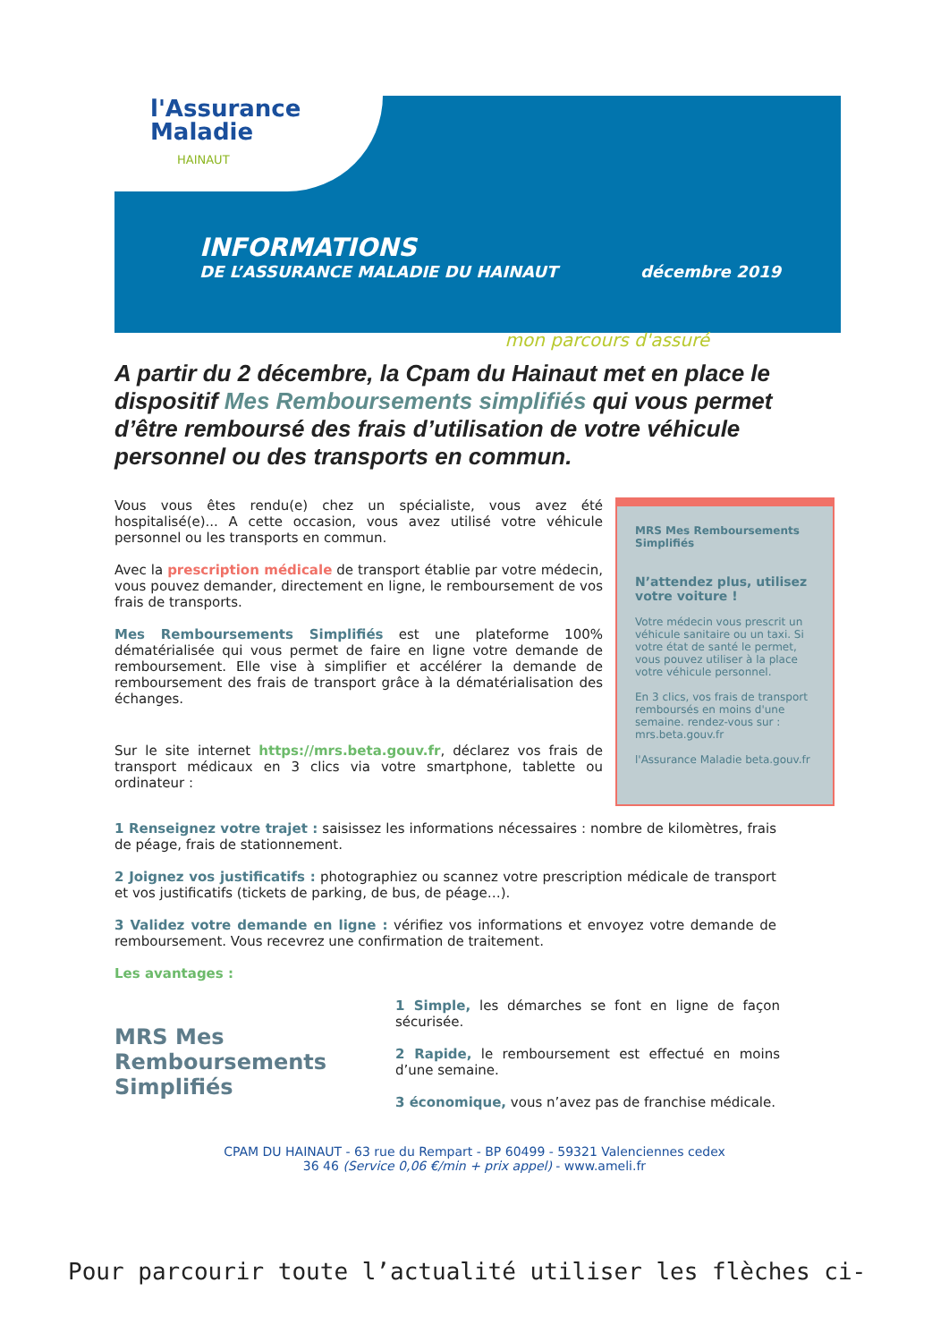l'Assurance
Maladie
HAINAUT
INFORMATIONS
DE L’ASSURANCE MALADIE DU HAINAUT décembre 2019
mon parcours d'assuré
A partir du 2 décembre, la Cpam du Hainaut met en place le dispositif Mes Remboursements simplifiés qui vous permet d’être remboursé des frais d’utilisation de votre véhicule personnel ou des transports en commun.
Vous vous êtes rendu(e) chez un spécialiste, vous avez été hospitalisé(e)... A cette occasion, vous avez utilisé votre véhicule personnel ou les transports en commun.
Avec la prescription médicale de transport établie par votre médecin, vous pouvez demander, directement en ligne, le remboursement de vos frais de transports.
Mes Remboursements Simplifiés est une plateforme 100% dématérialisée qui vous permet de faire en ligne votre demande de remboursement. Elle vise à simplifier et accélérer la demande de remboursement des frais de transport grâce à la dématérialisation des échanges.
Sur le site internet https://mrs.beta.gouv.fr, déclarez vos frais de transport médicaux en 3 clics via votre smartphone, tablette ou ordinateur :
MRS Mes Remboursements Simplifiés
N’attendez plus, utilisez votre voiture !
Votre médecin vous prescrit un véhicule sanitaire ou un taxi. Si votre état de santé le permet, vous pouvez utiliser à la place votre véhicule personnel.
En 3 clics, vos frais de transport remboursés en moins d'une semaine. rendez-vous sur : mrs.beta.gouv.fr
l'Assurance Maladie beta.gouv.fr
1 Renseignez votre trajet : saisissez les informations nécessaires : nombre de kilomètres, frais de péage, frais de stationnement.
2 Joignez vos justificatifs : photographiez ou scannez votre prescription médicale de transport et vos justificatifs (tickets de parking, de bus, de péage…).
3 Validez votre demande en ligne : vérifiez vos informations et envoyez votre demande de remboursement. Vous recevrez une confirmation de traitement.
Les avantages :
MRS Mes Remboursements Simplifiés
1 Simple, les démarches se font en ligne de façon sécurisée.
2 Rapide, le remboursement est effectué en moins d’une semaine.
3 économique, vous n’avez pas de franchise médicale.
CPAM DU HAINAUT - 63 rue du Rempart - BP 60499 - 59321 Valenciennes cedex
36 46 (Service 0,06 €/min + prix appel) - www.ameli.fr
Pour parcourir toute l’actualité utiliser les flèches ci-